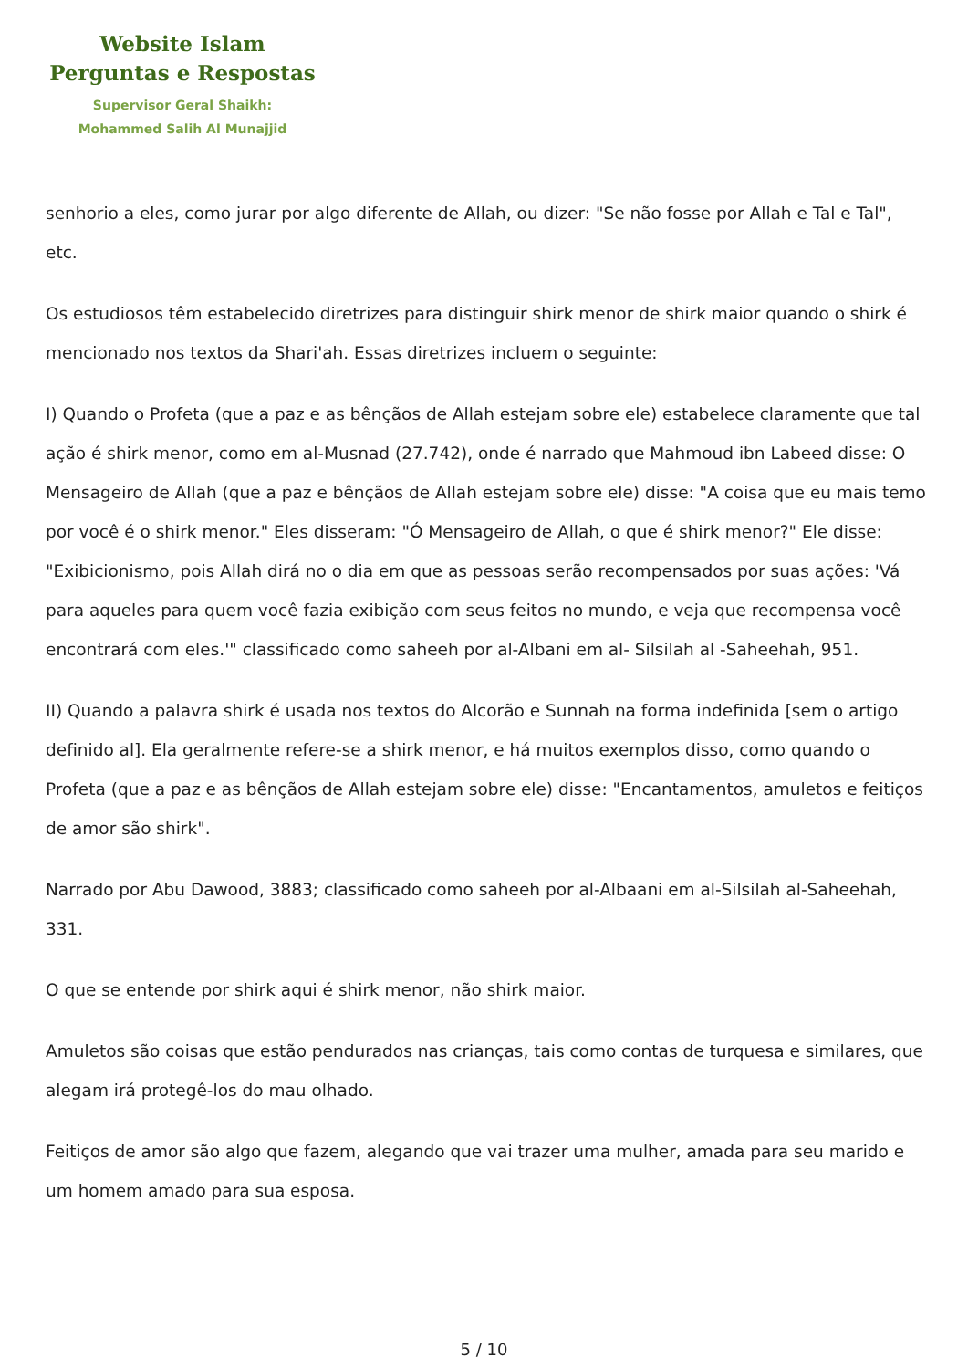Website Islam
Perguntas e Respostas
Supervisor Geral Shaikh:
Mohammed Salih Al Munajjid
senhorio a eles, como jurar por algo diferente de Allah, ou dizer: "Se não fosse por Allah e Tal e Tal", etc.
Os estudiosos têm estabelecido diretrizes para distinguir shirk menor de shirk maior quando o shirk é mencionado nos textos da Shari'ah. Essas diretrizes incluem o seguinte:
I) Quando o Profeta (que a paz e as bênçãos de Allah estejam sobre ele) estabelece claramente que tal ação é shirk menor, como em al-Musnad (27.742), onde é narrado que Mahmoud ibn Labeed disse: O Mensageiro de Allah (que a paz e bênçãos de Allah estejam sobre ele) disse: "A coisa que eu mais temo por você é o shirk menor." Eles disseram: "Ó Mensageiro de Allah, o que é shirk menor?" Ele disse: "Exibicionismo, pois Allah dirá no o dia em que as pessoas serão recompensados por suas ações: 'Vá para aqueles para quem você fazia exibição com seus feitos no mundo, e veja que recompensa você encontrará com eles.'" classificado como saheeh por al-Albani em al- Silsilah al -Saheehah, 951.
II) Quando a palavra shirk é usada nos textos do Alcorão e Sunnah na forma indefinida [sem o artigo definido al]. Ela geralmente refere-se a shirk menor, e há muitos exemplos disso, como quando o Profeta (que a paz e as bênçãos de Allah estejam sobre ele) disse: "Encantamentos, amuletos e feitiços de amor são shirk".
Narrado por Abu Dawood, 3883; classificado como saheeh por al-Albaani em al-Silsilah al-Saheehah, 331.
O que se entende por shirk aqui é shirk menor, não shirk maior.
Amuletos são coisas que estão pendurados nas crianças, tais como contas de turquesa e similares, que alegam irá protegê-los do mau olhado.
Feitiços de amor são algo que fazem, alegando que vai trazer uma mulher, amada para seu marido e um homem amado para sua esposa.
5 / 10